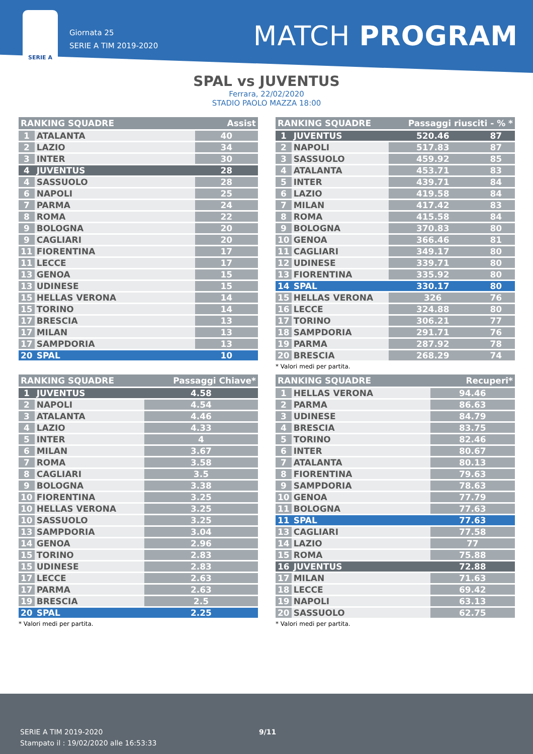SERIE A
Giornata 25
SERIE A TIM 2019-2020
MATCH PROGRAM
SPAL vs JUVENTUS
Ferrara, 22/02/2020
STADIO PAOLO MAZZA 18:00
| RANKING SQUADRE | | Assist |
| --- | --- | --- |
| 1 | ATALANTA | 40 |
| 2 | LAZIO | 34 |
| 3 | INTER | 30 |
| 4 | JUVENTUS | 28 |
| 4 | SASSUOLO | 28 |
| 6 | NAPOLI | 25 |
| 7 | PARMA | 24 |
| 8 | ROMA | 22 |
| 9 | BOLOGNA | 20 |
| 9 | CAGLIARI | 20 |
| 11 | FIORENTINA | 17 |
| 11 | LECCE | 17 |
| 13 | GENOA | 15 |
| 13 | UDINESE | 15 |
| 15 | HELLAS VERONA | 14 |
| 15 | TORINO | 14 |
| 17 | BRESCIA | 13 |
| 17 | MILAN | 13 |
| 17 | SAMPDORIA | 13 |
| 20 | SPAL | 10 |
| RANKING SQUADRE | | Passaggi Chiave* |
| --- | --- | --- |
| 1 | JUVENTUS | 4.58 |
| 2 | NAPOLI | 4.54 |
| 3 | ATALANTA | 4.46 |
| 4 | LAZIO | 4.33 |
| 5 | INTER | 4 |
| 6 | MILAN | 3.67 |
| 7 | ROMA | 3.58 |
| 8 | CAGLIARI | 3.5 |
| 9 | BOLOGNA | 3.38 |
| 10 | FIORENTINA | 3.25 |
| 10 | HELLAS VERONA | 3.25 |
| 10 | SASSUOLO | 3.25 |
| 13 | SAMPDORIA | 3.04 |
| 14 | GENOA | 2.96 |
| 15 | TORINO | 2.83 |
| 15 | UDINESE | 2.83 |
| 17 | LECCE | 2.63 |
| 17 | PARMA | 2.63 |
| 19 | BRESCIA | 2.5 |
| 20 | SPAL | 2.25 |
* Valori medi per partita.
| RANKING SQUADRE | | Passaggi riusciti - % * | |
| --- | --- | --- | --- |
| 1 | JUVENTUS | 520.46 | 87 |
| 2 | NAPOLI | 517.83 | 87 |
| 3 | SASSUOLO | 459.92 | 85 |
| 4 | ATALANTA | 453.71 | 83 |
| 5 | INTER | 439.71 | 84 |
| 6 | LAZIO | 419.58 | 84 |
| 7 | MILAN | 417.42 | 83 |
| 8 | ROMA | 415.58 | 84 |
| 9 | BOLOGNA | 370.83 | 80 |
| 10 | GENOA | 366.46 | 81 |
| 11 | CAGLIARI | 349.17 | 80 |
| 12 | UDINESE | 339.71 | 80 |
| 13 | FIORENTINA | 335.92 | 80 |
| 14 | SPAL | 330.17 | 80 |
| 15 | HELLAS VERONA | 326 | 76 |
| 16 | LECCE | 324.88 | 80 |
| 17 | TORINO | 306.21 | 77 |
| 18 | SAMPDORIA | 291.71 | 76 |
| 19 | PARMA | 287.92 | 78 |
| 20 | BRESCIA | 268.29 | 74 |
* Valori medi per partita.
| RANKING SQUADRE | | Recuperi* |
| --- | --- | --- |
| 1 | HELLAS VERONA | 94.46 |
| 2 | PARMA | 86.63 |
| 3 | UDINESE | 84.79 |
| 4 | BRESCIA | 83.75 |
| 5 | TORINO | 82.46 |
| 6 | INTER | 80.67 |
| 7 | ATALANTA | 80.13 |
| 8 | FIORENTINA | 79.63 |
| 9 | SAMPDORIA | 78.63 |
| 10 | GENOA | 77.79 |
| 11 | BOLOGNA | 77.63 |
| 11 | SPAL | 77.63 |
| 13 | CAGLIARI | 77.58 |
| 14 | LAZIO | 77 |
| 15 | ROMA | 75.88 |
| 16 | JUVENTUS | 72.88 |
| 17 | MILAN | 71.63 |
| 18 | LECCE | 69.42 |
| 19 | NAPOLI | 63.13 |
| 20 | SASSUOLO | 62.75 |
* Valori medi per partita.
SERIE A TIM 2019-2020
Stampato il : 19/02/2020 alle 16:53:33
9/11